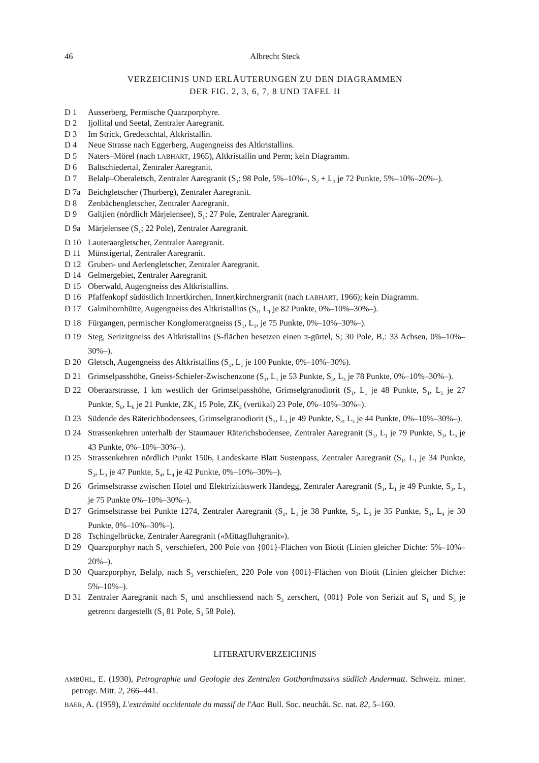46 Albrecht Steck
VERZEICHNIS UND ERLÄUTERUNGEN ZU DEN DIAGRAMMEN
DER FIG. 2, 3, 6, 7, 8 UND TAFEL II
D 1 Ausserberg, Permische Quarzporphyre.
D 2 Ijollital und Seetal, Zentraler Aaregranit.
D 3 Im Strick, Gredetschtal, Altkristallin.
D 4 Neue Strasse nach Eggerberg, Augengneiss des Altkristallins.
D 5 Naters–Mörel (nach LABHART, 1965), Altkristallin und Perm; kein Diagramm.
D 6 Baltschiedertal, Zentraler Aaregranit.
D 7 Belalp–Oberaletsch, Zentraler Aaregranit (S<sub>1</sub>: 98 Pole, 5%–10%–, S<sub>2</sub> + L<sub>3</sub> je 72 Punkte, 5%–10%–20%–).
D 7a Beichgletscher (Thurberg), Zentraler Aaregranit.
D 8 Zenbächengletscher, Zentraler Aaregranit.
D 9 Galtjien (nördlich Märjelensee), S<sub>1</sub>; 27 Pole, Zentraler Aaregranit.
D 9a Märjelensee (S<sub>1</sub>; 22 Pole), Zentraler Aaregranit.
D 10 Lauteraargletscher, Zentraler Aaregranit.
D 11 Münstigertal, Zentraler Aaregranit.
D 12 Gruben- und Aerlengletscher, Zentraler Aaregranit.
D 14 Gelmergebiet, Zentraler Aaregranit.
D 15 Oberwald, Augengneiss des Altkristallins.
D 16 Pfaffenkopf südöstlich Innertkirchen, Innertkirchnergranit (nach LABHART, 1966); kein Diagramm.
D 17 Galmihornhütte, Augengneiss des Altkristallins (S<sub>1</sub>, L<sub>1</sub> je 82 Punkte, 0%–10%–30%–).
D 18 Fürgangen, permischer Konglomeratgneiss (S<sub>1</sub>, L<sub>1</sub>, je 75 Punkte, 0%–10%–30%–).
D 19 Steg, Serizitgneiss des Altkristallins (S-flächen besetzen einen π-gürtel, S; 30 Pole, B<sub>2</sub>: 33 Achsen, 0%–10%–30%–).
D 20 Gletsch, Augengneiss des Altkristallins (S<sub>1</sub>, L<sub>1</sub> je 100 Punkte, 0%–10%–30%).
D 21 Grimselpasshöhe, Gneiss-Schiefer-Zwischenzone (S<sub>1</sub>, L<sub>1</sub> je 53 Punkte, S<sub>3</sub>, L<sub>3</sub> je 78 Punkte, 0%–10%–30%–).
D 22 Oberaarstrasse, 1 km westlich der Grimselpasshöhe, Grimselgranodiorit (S<sub>1</sub>, L<sub>1</sub> je 48 Punkte, S<sub>1</sub>, L<sub>1</sub> je 27 Punkte, S<sub>6</sub>, L<sub>6</sub> je 21 Punkte, ZK<sub>1</sub> 15 Pole, ZK<sub>2</sub> (vertikal) 23 Pole, 0%–10%–30%–).
D 23 Südende des Räterichbodensees, Grimselgranodiorit (S<sub>1</sub>, L<sub>1</sub> je 49 Punkte, S<sub>3</sub>, L<sub>3</sub> je 44 Punkte, 0%–10%–30%–).
D 24 Strassenkehren unterhalb der Staumauer Räterichsbodensee, Zentraler Aaregranit (S<sub>1</sub>, L<sub>1</sub> je 79 Punkte, S<sub>3</sub>, L<sub>3</sub> je 43 Punkte, 0%–10%–30%–).
D 25 Strassenkehren nördlich Punkt 1506, Landeskarte Blatt Sustenpass, Zentraler Aaregranit (S<sub>1</sub>, L<sub>1</sub> je 34 Punkte, S<sub>3</sub>, L<sub>3</sub> je 47 Punkte, S<sub>4</sub>, L<sub>4</sub> je 42 Punkte, 0%–10%–30%–).
D 26 Grimselstrasse zwischen Hotel und Elektrizitätswerk Handegg, Zentraler Aaregranit (S<sub>1</sub>, L<sub>1</sub> je 49 Punkte, S<sub>3</sub>, L<sub>3</sub> je 75 Punkte 0%–10%–30%–).
D 27 Grimselstrasse bei Punkte 1274, Zentraler Aaregranit (S<sub>1</sub>, L<sub>1</sub> je 38 Punkte, S<sub>3</sub>, L<sub>3</sub> je 35 Punkte, S<sub>4</sub>, L<sub>4</sub> je 30 Punkte, 0%–10%–30%–).
D 28 Tschingelbrücke, Zentraler Aaregranit («Mittagfluhgranit»).
D 29 Quarzporphyr nach S<sub>1</sub> verschiefert, 200 Pole von {001}-Flächen von Biotit (Linien gleicher Dichte: 5%–10%–20%–).
D 30 Quarzporphyr, Belalp, nach S<sub>3</sub> verschiefert, 220 Pole von {001}-Flächen von Biotit (Linien gleicher Dichte: 5%–10%–).
D 31 Zentraler Aaregranit nach S<sub>1</sub> und anschliessend nach S<sub>3</sub> zerschert, {001} Pole von Serizit auf S<sub>1</sub> und S<sub>3</sub> je getrennt dargestellt (S<sub>1</sub> 81 Pole, S<sub>3</sub> 58 Pole).
LITERATURVERZEICHNIS
AMBÜHL, E. (1930), Petrographie und Geologie des Zentralen Gotthardmassivs südlich Andermatt. Schweiz. miner. petrogr. Mitt. 2, 266–441.
BAER, A. (1959), L'extrémité occidentale du massif de l'Aar. Bull. Soc. neuchât. Sc. nat. 82, 5–160.